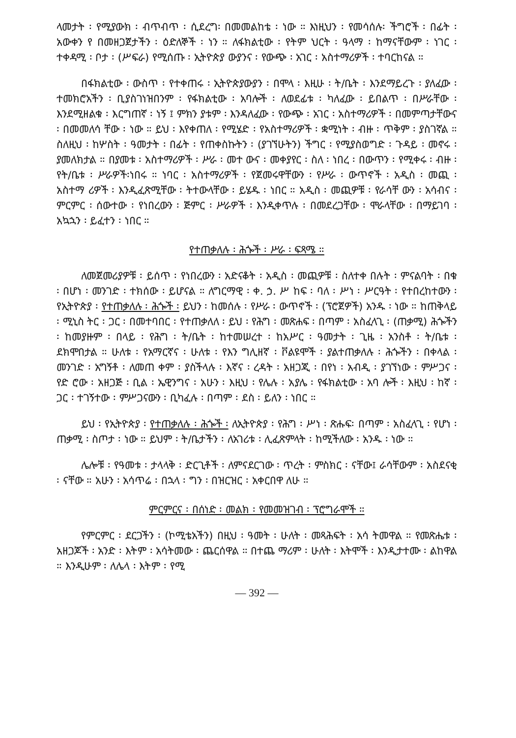ላመታት ፡ የሚያውክ ፡ ብጥብጥ ፡ ሲደረግ፡ በመመልከቴ ፡ ነው ። እነዚህን ፡ የመሳሰሉ፡ ችግሮች ፡ በፊት ፡ አውቀን የ በመዘጋጀታችን ፡ ዕድለኞች ፡ ነን ። ለፋክልቲው ፡ የትም ህርት ፡ ዓላማ ፡ ከማናቸውም ፡ ነገር ፡ ተቀዳሚ ፡ ቦታ ፡ (ሥፍራ) የሚሰጡ ፡ ኢትዮጵያ ውያንና ፡ የውጭ ፡ አገር ፡ አስተማሪዎች ፡ ተባርከናል ።
በፋክልቲው ፡ ውስጥ ፡ የተቀጠሩ ፡ ኢትዮጵያውያን ፡ በሞላ ፡ እዚሁ ፡ ት/ቤት ፡ እንደማይረጉ ፡ ያለፈው ፡ ተመክሮአችን ፡ ቢያስገነዝበንም ፡ የፋክልቲው ፡ አባሎች ፡ ለወደፊቱ ፡ ካለፈው ፡ ይበልጥ ፡ በሥራቸው ፡ እንደሚዘልቁ ፡ እርግጠኛ ፡ ነኝ ፤ ምክን ያቱም ፡ እንዳለፈው ፡ የውጭ ፡ አገር ፡ አስተማሪዎች ፡ በመምጣታቸውና ፡ በመመለሳ ቸው ፡ ነው ። ይህ ፡ እየቀጠለ ፡ የሚሄድ ፡ የአስተማሪዎች ፡ ቋሚነት ፡ ብዙ ፡ ጥቅም ፡ ያስገኛል ። ስለዚህ ፡ ከሦስት ፡ ዓመታት ፡ በፊት ፡ የጠቀስኩትን ፡ (ያገኘሁትን) ችግር ፡ የሚያስወግድ ፡ ጉዳይ ፡ መኖሩ ፡ ያመለክታል ። በያመቱ ፡ አስተማሪዎች ፡ ሥራ ፡ መተ ውና ፡ መቀያየር ፡ ስለ ፡ ነበረ ፡ በውጥን ፡ የሚቀሩ ፡ ብዙ ፡ የት/ቤቱ ፡ ሥራዎች፡ነበሩ ። ነባር ፡ አስተማሪዎች ፡ የጀመሩዋቸውን ፡ የሥራ ፡ ውጥኖች ፡ አዲስ ፡ መጪ ፡ አስተማ ሪዎች ፡ እንዲፈጽሚቸው ፡ ትተውላቸው ፡ ይሄዱ ፡ ነበር ። አዲስ ፡ መጪዎቹ ፡ የራሳቸ ውን ፡ አሳብና ፡ ምርምር ፡ ሰውተው ፡ የነበረውን ፡ ጅምር ፡ ሥራዎች ፡ እንዲቀጥሉ ፡ በመደረጋቸው ፡ ሞራላቸው ፡ በማይገባ ፡ አኳኋን ፡ ይፈተን ፡ ነበር ።
የተጠቃለሉ ፡ ሕጐች ፡ ሥራ ፡ ፍጻሜ ።
ለመጀመሪያዎቹ ፡ ይሰጥ ፡ የነበረውን ፡ አድናቆት ፡ አዲስ ፡ መጪዎቹ ፡ ስለተቀ በሉት ፡ ምናልባት ፡ በቁ ፡ በሆነ ፡ መንገድ ፡ ተክሰው ፡ ይሆናል ። ለግርማዊ ፡ ቀ. ኃ. ሥ ከፍ ፡ ባለ ፡ ሥነ ፡ ሥርዓት ፡ የተበረከተውን ፡ የኢትዮጵያ ፡ የተጠቃለሉ ፡ ሕጐች ፡ ይህን ፡ ከመሰሉ ፡ የሥራ ፡ ውጥኖች ፡ (ፕሮጀዎች) አንዱ ፡ ነው ። ከጠቅላይ ፡ ሚኒስ ትር ፡ ጋር ፡ በመተባበር ፡ የተጠቃለለ ፡ ይህ ፡ የሕግ ፡ መጽሐፍ ፡ በጣም ፡ አስፈላጊ ፡ (ጠቃሚ) ሕጐችን ፡ ከመያዙም ፡ በላይ ፡ የሕግ ፡ ት/ቤት ፡ ከተመሠረተ ፡ ከአሥር ፡ ዓመታት ፡ ጊዜ ፡ አንስቶ ፡ ት/ቤቱ ፡ ደክሞበታል ። ሁለቱ ፡ የአማርኛና ፡ ሁለቱ ፡ የእን ግሊዘኛ ፡ ቮልዩሞች ፡ ያልተጠቃለሉ ፡ ሕጐችን ፡ በቀላል ፡ መንገድ ፡ አግኝቶ ፡ ለመጠ ቀም ፡ ያስችላሉ ፡ እኛና ፡ ረዳት ፡ አዘጋጂ ፡ በየነ ፡ አብዲ ፡ ያገኘነው ፡ ምሥጋና ፡ የድ ሮው ፡ አዘጋጅ ፡ ቢል ፡ ኤዊንግና ፡ አሁን ፡ እዚህ ፡ የሌሉ ፡ አያሌ ፡ የፋክልቲው ፡ አባ ሎች ፡ እዚህ ፡ ከኛ ፡ ጋር ፡ ተገኝተው ፡ ምሥጋናውን ፡ ቢካፈሉ ፡ በጣም ፡ ደስ ፡ ይለን ፡ ነበር ።
ይህ ፡ የኢትዮጵያ ፡ የተጠቃለሉ ፡ ሕጐች ፡ ለኢትዮጵያ ፡ የሕግ ፡ ሥነ ፡ ጽሑፍ፡ በጣም ፡ አስፈላጊ ፡ የሆነ ፡ ጠቃሚ ፡ ስጦታ ፡ ነው ። ይህም ፡ ት/ቤታችን ፡ ለአገሪቱ ፡ ሊፈጽምላት ፡ ከሚችለው ፡ አንዱ ፡ ነው ።
ሌሎቹ ፡ የዓመቱ ፡ ታላላቅ ፡ ድርጊቶች ፡ ለምናደርገው ፡ ጥረት ፡ ምስክር ፡ ናቸው፤ ራሳቸውም ፡ አስደናቂ ፡ ናቸው ። አሁን ፡ አሳጥሬ ፡ በኋላ ፡ ግን ፡ በዝርዝር ፡ አቀርበዋ ለሁ ።
ምርምርና ፡ በሰነድ ፡ መልክ ፡ የመመዝገብ ፡ ፕሮግራሞች ።
የምርምር ፡ ደርጋችን ፡ (ኮሚቴአችን) በዚህ ፡ ዓመት ፡ ሁለት ፡ መጻሕፍት ፡ አሳ ትመዋል ። የመጽሔቱ ፡ አዘጋጆች ፡ አንድ ፡ እትም ፡ አሳትመው ፡ ጨርሰዋል ። በተጨ ማሪም ፡ ሁለት ፡ እትሞች ፡ እንዲታተሙ ፡ ልከዋል ። እንዲሁም ፡ ለሌላ ፡ እትም ፡ የሚ
— 392 —